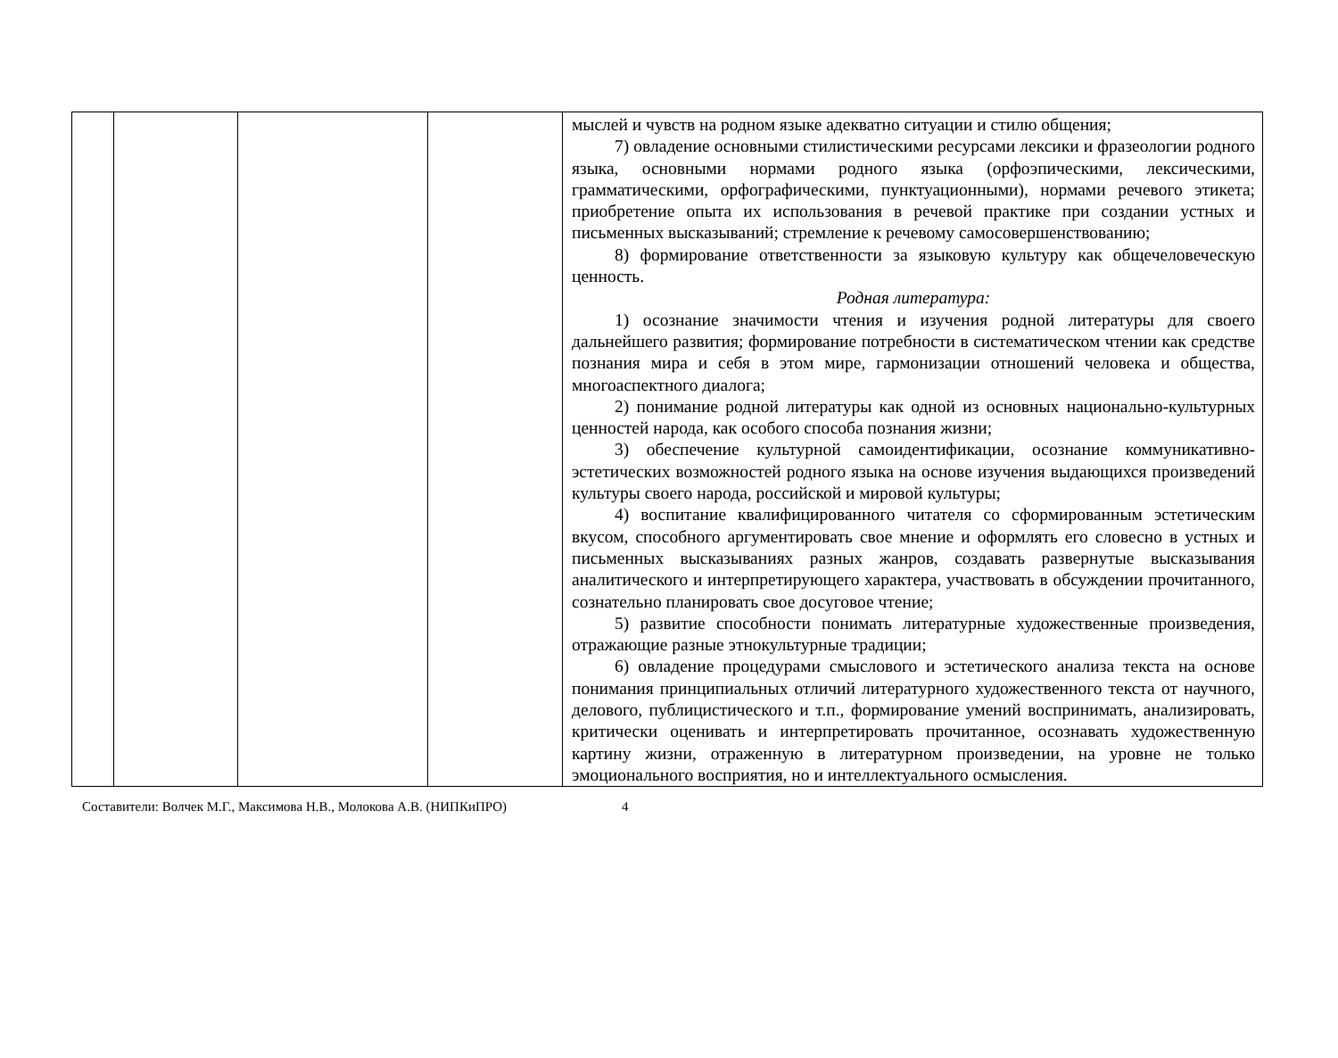| | | | | мыслей и чувств на родном языке адекватно ситуации и стилю общения; 7) овладение основными стилистическими ресурсами лексики и фразеологии родного языка, основными нормами родного языка (орфоэпическими, лексическими, грамматическими, орфографическими, пунктуационными), нормами речевого этикета; приобретение опыта их использования в речевой практике при создании устных и письменных высказываний; стремление к речевому самосовершенствованию; 8) формирование ответственности за языковую культуру как общечеловеческую ценность. Родная литература: 1) осознание значимости чтения и изучения родной литературы для своего дальнейшего развития; формирование потребности в систематическом чтении как средстве познания мира и себя в этом мире, гармонизации отношений человека и общества, многоаспектного диалога; 2) понимание родной литературы как одной из основных национально-культурных ценностей народа, как особого способа познания жизни; 3) обеспечение культурной самоидентификации, осознание коммуникативно-эстетических возможностей родного языка на основе изучения выдающихся произведений культуры своего народа, российской и мировой культуры; 4) воспитание квалифицированного читателя со сформированным эстетическим вкусом, способного аргументировать свое мнение и оформлять его словесно в устных и письменных высказываниях разных жанров, создавать развернутые высказывания аналитического и интерпретирующего характера, участвовать в обсуждении прочитанного, сознательно планировать свое досуговое чтение; 5) развитие способности понимать литературные художественные произведения, отражающие разные этнокультурные традиции; 6) овладение процедурами смыслового и эстетического анализа текста на основе понимания принципиальных отличий литературного художественного текста от научного, делового, публицистического и т.п., формирование умений воспринимать, анализировать, критически оценивать и интерпретировать прочитанное, осознавать художественную картину жизни, отраженную в литературном произведении, на уровне не только эмоционального восприятия, но и интеллектуального осмысления. |
Составители: Волчек М.Г., Максимова Н.В., Молокова А.В. (НИПКиПРО) 4